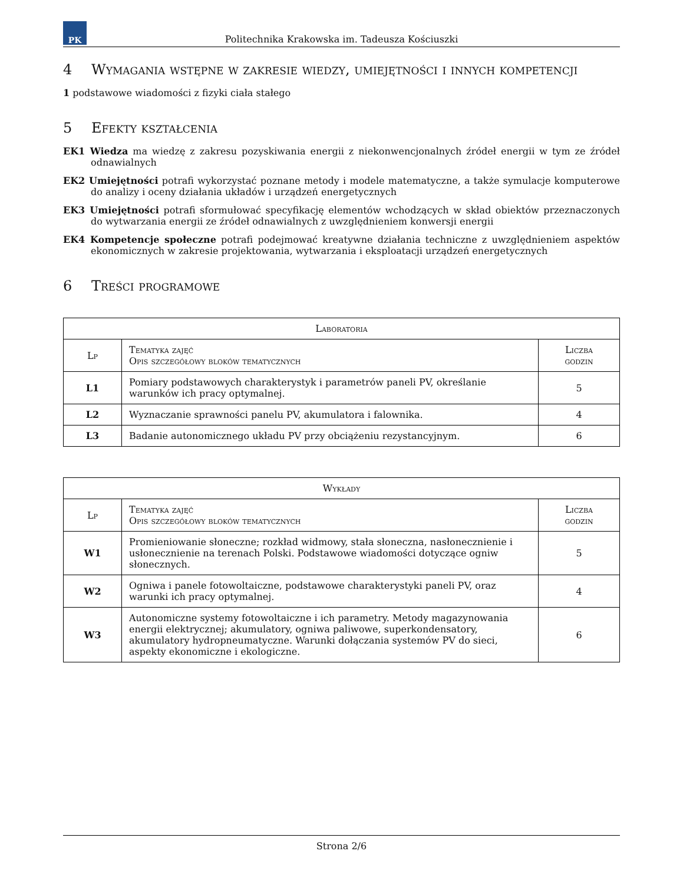PK
Politechnika Krakowska im. Tadeusza Kościuszki
4 Wymagania wstępne w zakresie wiedzy, umiejętności i innych kompetencji
1 podstawowe wiadomości z fizyki ciała stałego
5 Efekty kształcenia
EK1 Wiedza ma wiedzę z zakresu pozyskiwania energii z niekonwencjonalnych źródeł energii w tym ze źródeł odnawialnych
EK2 Umiejętności potrafi wykorzystać poznane metody i modele matematyczne, a także symulacje komputerowe do analizy i oceny działania układów i urządzeń energetycznych
EK3 Umiejętności potrafi sformułować specyfikację elementów wchodzących w skład obiektów przeznaczonych do wytwarzania energii ze źródeł odnawialnych z uwzględnieniem konwersji energii
EK4 Kompetencje społeczne potrafi podejmować kreatywne działania techniczne z uwzględnieniem aspektów ekonomicznych w zakresie projektowania, wytwarzania i eksploatacji urządzeń energetycznych
6 Treści programowe
| Laboratoria | | |
| --- | --- | --- |
| Lp | Tematyka zajęć Opis szczegółowy bloków tematycznych | Liczba godzin |
| L1 | Pomiary podstawowych charakterystyk i parametrów paneli PV, określanie warunków ich pracy optymalnej. | 5 |
| L2 | Wyznaczanie sprawności panelu PV, akumulatora i falownika. | 4 |
| L3 | Badanie autonomicznego układu PV przy obciążeniu rezystancyjnym. | 6 |
| Wykłady | | |
| --- | --- | --- |
| Lp | Tematyka zajęć Opis szczegółowy bloków tematycznych | Liczba godzin |
| W1 | Promieniowanie słoneczne; rozkład widmowy, stała słoneczna, nasłonecznienie i usłonecznienie na terenach Polski. Podstawowe wiadomości dotyczące ogniw słonecznych. | 5 |
| W2 | Ogniwa i panele fotowoltaiczne, podstawowe charakterystyki paneli PV, oraz warunki ich pracy optymalnej. | 4 |
| W3 | Autonomiczne systemy fotowoltaiczne i ich parametry. Metody magazynowania energii elektrycznej; akumulatory, ogniwa paliwowe, superkondensatory, akumulatory hydropneumatyczne. Warunki dołączania systemów PV do sieci, aspekty ekonomiczne i ekologiczne. | 6 |
Strona 2/6